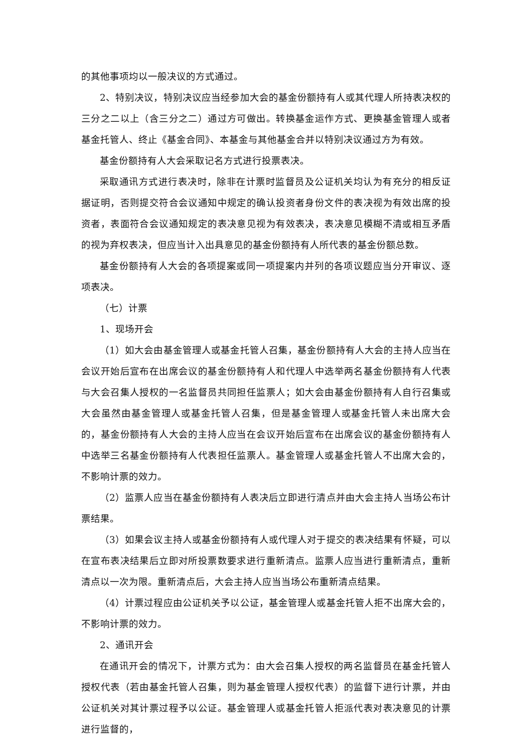的其他事项均以一般决议的方式通过。
2、特别决议，特别决议应当经参加大会的基金份额持有人或其代理人所持表决权的三分之二以上（含三分之二）通过方可做出。转换基金运作方式、更换基金管理人或者基金托管人、终止《基金合同》、本基金与其他基金合并以特别决议通过方为有效。
基金份额持有人大会采取记名方式进行投票表决。
采取通讯方式进行表决时，除非在计票时监督员及公证机关均认为有充分的相反证据证明，否则提交符合会议通知中规定的确认投资者身份文件的表决视为有效出席的投资者，表面符合会议通知规定的表决意见视为有效表决，表决意见模糊不清或相互矛盾的视为弃权表决，但应当计入出具意见的基金份额持有人所代表的基金份额总数。
基金份额持有人大会的各项提案或同一项提案内并列的各项议题应当分开审议、逐项表决。
（七）计票
1、现场开会
（1）如大会由基金管理人或基金托管人召集，基金份额持有人大会的主持人应当在会议开始后宣布在出席会议的基金份额持有人和代理人中选举两名基金份额持有人代表与大会召集人授权的一名监督员共同担任监票人；如大会由基金份额持有人自行召集或大会虽然由基金管理人或基金托管人召集，但是基金管理人或基金托管人未出席大会的，基金份额持有人大会的主持人应当在会议开始后宣布在出席会议的基金份额持有人中选举三名基金份额持有人代表担任监票人。基金管理人或基金托管人不出席大会的，不影响计票的效力。
（2）监票人应当在基金份额持有人表决后立即进行清点并由大会主持人当场公布计票结果。
（3）如果会议主持人或基金份额持有人或代理人对于提交的表决结果有怀疑，可以在宣布表决结果后立即对所投票数要求进行重新清点。监票人应当进行重新清点，重新清点以一次为限。重新清点后，大会主持人应当当场公布重新清点结果。
（4）计票过程应由公证机关予以公证，基金管理人或基金托管人拒不出席大会的，不影响计票的效力。
2、通讯开会
在通讯开会的情况下，计票方式为：由大会召集人授权的两名监督员在基金托管人授权代表（若由基金托管人召集，则为基金管理人授权代表）的监督下进行计票，并由公证机关对其计票过程予以公证。基金管理人或基金托管人拒派代表对表决意见的计票进行监督的，